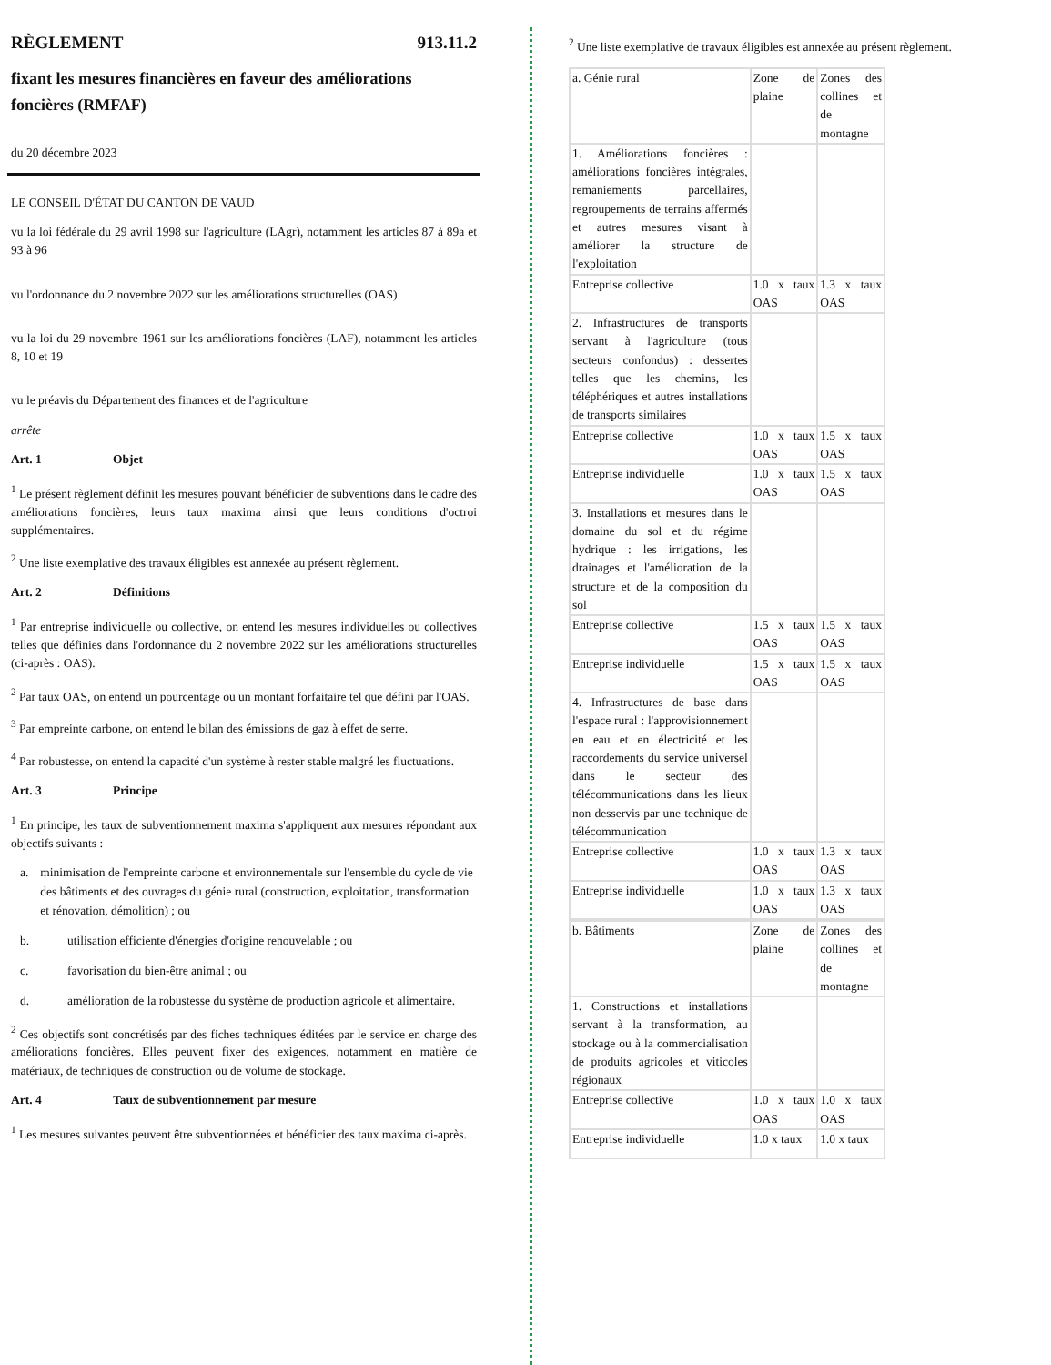RÈGLEMENT 913.11.2
fixant les mesures financières en faveur des améliorations foncières (RMFAF)
du 20 décembre 2023
LE CONSEIL D'ÉTAT DU CANTON DE VAUD
vu la loi fédérale du 29 avril 1998 sur l'agriculture (LAgr), notamment les articles 87 à 89a et 93 à 96
vu l'ordonnance du 2 novembre 2022 sur les améliorations structurelles (OAS)
vu la loi du 29 novembre 1961 sur les améliorations foncières (LAF), notamment les articles 8, 10 et 19
vu le préavis du Département des finances et de l'agriculture
arrête
Art. 1 Objet
<sup>1</sup> Le présent règlement définit les mesures pouvant bénéficier de subventions dans le cadre des améliorations foncières, leurs taux maxima ainsi que leurs conditions d'octroi supplémentaires.
<sup>2</sup> Une liste exemplative des travaux éligibles est annexée au présent règlement.
Art. 2 Définitions
<sup>1</sup> Par entreprise individuelle ou collective, on entend les mesures individuelles ou collectives telles que définies dans l'ordonnance du 2 novembre 2022 sur les améliorations structurelles (ci-après : OAS).
<sup>2</sup> Par taux OAS, on entend un pourcentage ou un montant forfaitaire tel que défini par l'OAS.
<sup>3</sup> Par empreinte carbone, on entend le bilan des émissions de gaz à effet de serre.
<sup>4</sup> Par robustesse, on entend la capacité d'un système à rester stable malgré les fluctuations.
Art. 3 Principe
<sup>1</sup> En principe, les taux de subventionnement maxima s'appliquent aux mesures répondant aux objectifs suivants :
a. minimisation de l'empreinte carbone et environnementale sur l'ensemble du cycle de vie des bâtiments et des ouvrages du génie rural (construction, exploitation, transformation et rénovation, démolition) ; ou
b. utilisation efficiente d'énergies d'origine renouvelable ; ou
c. favorisation du bien-être animal ; ou
d. amélioration de la robustesse du système de production agricole et alimentaire.
<sup>2</sup> Ces objectifs sont concrétisés par des fiches techniques éditées par le service en charge des améliorations foncières. Elles peuvent fixer des exigences, notamment en matière de matériaux, de techniques de construction ou de volume de stockage.
Art. 4 Taux de subventionnement par mesure
<sup>1</sup> Les mesures suivantes peuvent être subventionnées et bénéficier des taux maxima ci-après.
<sup>2</sup> Une liste exemplative de travaux éligibles est annexée au présent règlement.
| a. Génie rural | Zone de plaine | Zones des collines et de montagne |
| 1. Améliorations foncières : améliorations foncières intégrales, remaniements parcellaires, regroupements de terrains affermés et autres mesures visant à améliorer la structure de l'exploitation | | |
| Entreprise collective | 1.0 x taux OAS | 1.3 x taux OAS |
| 2. Infrastructures de transports servant à l'agriculture (tous secteurs confondus) : dessertes telles que les chemins, les téléphériques et autres installations de transports similaires | | |
| Entreprise collective | 1.0 x taux OAS | 1.5 x taux OAS |
| Entreprise individuelle | 1.0 x taux OAS | 1.5 x taux OAS |
| 3. Installations et mesures dans le domaine du sol et du régime hydrique : les irrigations, les drainages et l'amélioration de la structure et de la composition du sol | | |
| Entreprise collective | 1.5 x taux OAS | 1.5 x taux OAS |
| Entreprise individuelle | 1.5 x taux OAS | 1.5 x taux OAS |
| 4. Infrastructures de base dans l'espace rural : l'approvisionnement en eau et en électricité et les raccordements du service universel dans le secteur des télécommunications dans les lieux non desservis par une technique de télécommunication | | |
| Entreprise collective | 1.0 x taux OAS | 1.3 x taux OAS |
| Entreprise individuelle | 1.0 x taux OAS | 1.3 x taux OAS |
| b. Bâtiments | Zone de plaine | Zones des collines et de montagne |
| 1. Constructions et installations servant à la transformation, au stockage ou à la commercialisation de produits agricoles et viticoles régionaux | | |
| Entreprise collective | 1.0 x taux OAS | 1.0 x taux OAS |
| Entreprise individuelle | 1.0 x taux | 1.0 x taux |